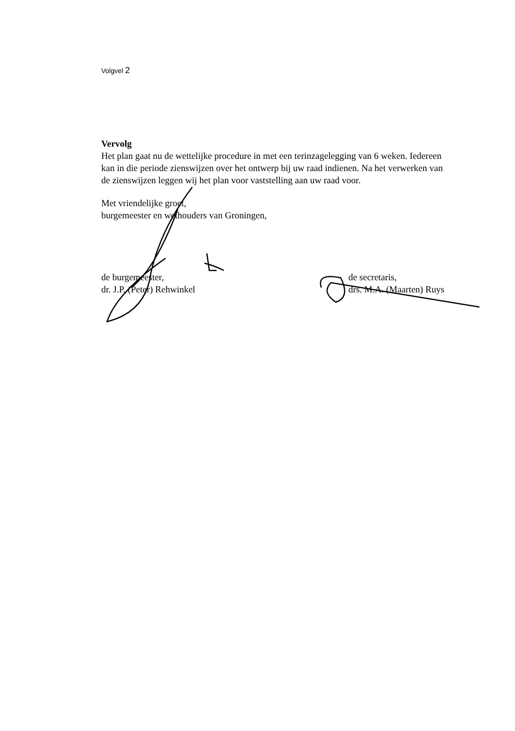Volgvel 2
Vervolg
Het plan gaat nu de wettelijke procedure in met een terinzagelegging van 6 weken. Iedereen kan in die periode zienswijzen over het ontwerp bij uw raad indienen. Na het verwerken van de zienswijzen leggen wij het plan voor vaststelling aan uw raad voor.
Met vriendelijke groet,
burgemeester en wethouders van Groningen,
de burgemeester,
dr. J.P. (Peter) Rehwinkel
de secretaris,
drs. M.A. (Maarten) Ruys